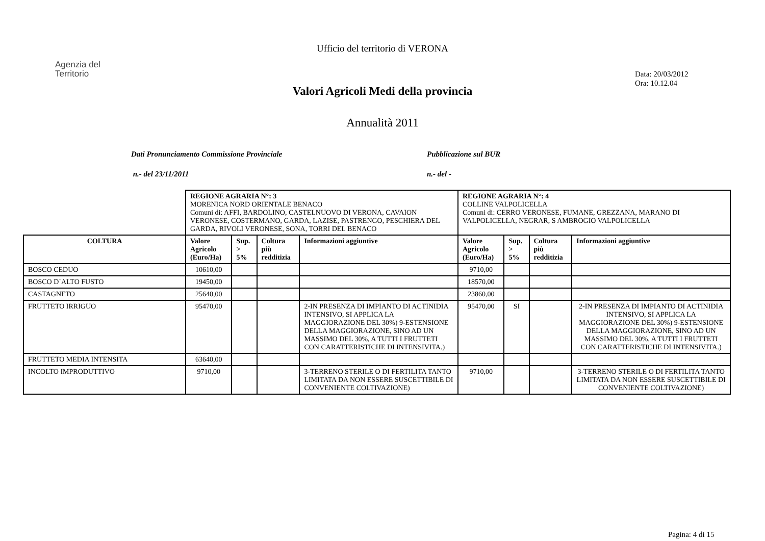Ufficio del territorio di VERONA
Agenzia del
Territorio
Data: 20/03/2012
Ora: 10.12.04
Valori Agricoli Medi della provincia
Annualità 2011
Dati Pronunciamento Commissione Provinciale Pubblicazione sul BUR
n.- del 23/11/2011 n.- del -
| | REGIONE AGRARIA N°: 3 MORENICA NORD ORIENTALE BENACO Comuni di: AFFI, BARDOLINO, CASTELNUOVO DI VERONA, CAVAION VERONESE, COSTERMANO, GARDA, LAZISE, PASTRENGO, PESCHIERA DEL GARDA, RIVOLI VERONESE, SONA, TORRI DEL BENACO | | | | REGIONE AGRARIA N°: 4 COLLINE VALPOLICELLA Comuni di: CERRO VERONESE, FUMANE, GREZZANA, MARANO DI VALPOLICELLA, NEGRAR, S AMBROGIO VALPOLICELLA | | | |
| COLTURA | Valore Agricolo (Euro/Ha) | Sup. > 5% | Coltura più redditizia | Informazioni aggiuntive | Valore Agricolo (Euro/Ha) | Sup. > 5% | Coltura più redditizia | Informazioni aggiuntive |
| BOSCO CEDUO | 10610,00 | | | | 9710,00 | | | |
| BOSCO D`ALTO FUSTO | 19450,00 | | | | 18570,00 | | | |
| CASTAGNETO | 25640,00 | | | | 23860,00 | | | |
| FRUTTETO IRRIGUO | 95470,00 | | | 2-IN PRESENZA DI IMPIANTO DI ACTINIDIA INTENSIVO, SI APPLICA LA MAGGIORAZIONE DEL 30%) 9-ESTENSIONE DELLA MAGGIORAZIONE, SINO AD UN MASSIMO DEL 30%, A TUTTI I FRUTTETI CON CARATTERISTICHE DI INTENSIVITA.) | 95470,00 | SI | | 2-IN PRESENZA DI IMPIANTO DI ACTINIDIA INTENSIVO, SI APPLICA LA MAGGIORAZIONE DEL 30%) 9-ESTENSIONE DELLA MAGGIORAZIONE, SINO AD UN MASSIMO DEL 30%, A TUTTI I FRUTTETI CON CARATTERISTICHE DI INTENSIVITA.) |
| FRUTTETO MEDIA INTENSITA | 63640,00 | | | | | | | |
| INCOLTO IMPRODUTTIVO | 9710,00 | | | 3-TERRENO STERILE O DI FERTILITA TANTO LIMITATA DA NON ESSERE SUSCETTIBILE DI CONVENIENTE COLTIVAZIONE) | 9710,00 | | | 3-TERRENO STERILE O DI FERTILITA TANTO LIMITATA DA NON ESSERE SUSCETTIBILE DI CONVENIENTE COLTIVAZIONE) |
Pagina: 4 di 15